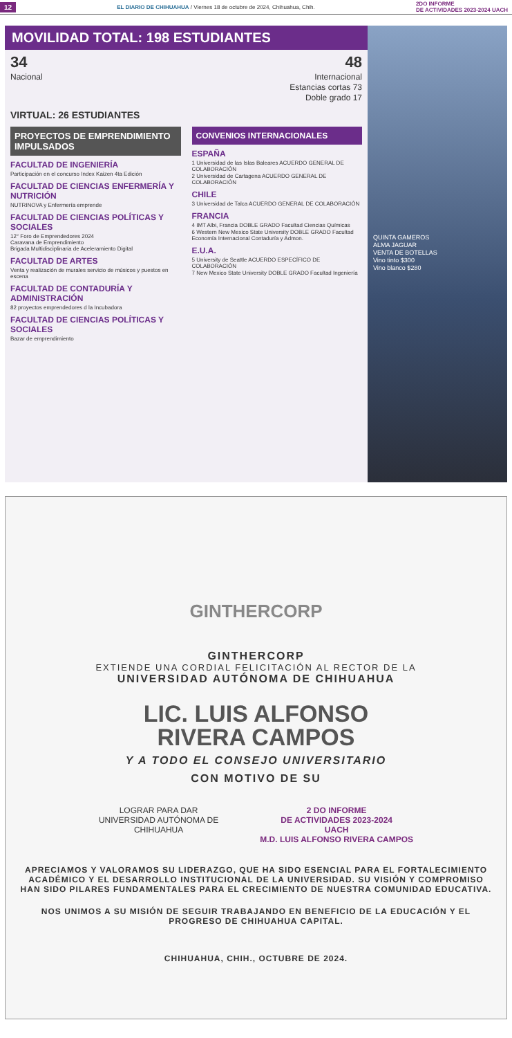12 EL DIARIO DE CHIHUAHUA / Viernes 18 de octubre de 2024, Chihuahua, Chih. 2DO INFORME
DE ACTIVIDADES 2023-2024 UACH
MOVILIDAD TOTAL: 198 ESTUDIANTES
34
Nacional
VIRTUAL: 26 ESTUDIANTES
48
Internacional
Estancias cortas 73
Doble grado 17
PROYECTOS DE EMPRENDIMIENTO IMPULSADOS
FACULTAD DE INGENIERÍA
Participación en el concurso Index Kaizen 4ta Edición
FACULTAD DE CIENCIAS ENFERMERÍA Y NUTRICIÓN
NUTRINOVA y Enfermería emprende
FACULTAD DE CIENCIAS POLÍTICAS Y SOCIALES
12° Foro de Emprendedores 2024
Caravana de Emprendimiento
Brigada Multidisciplinaria de Aceleramiento Digital
FACULTAD DE ARTES
Venta y realización de murales servicio de músicos y puestos en escena
FACULTAD DE CONTADURÍA Y ADMINISTRACIÓN
82 proyectos emprendedores d la Incubadora
FACULTAD DE CIENCIAS POLÍTICAS Y SOCIALES
Bazar de emprendimiento
CONVENIOS INTERNACIONALES
ESPAÑA
1 Universidad de las Islas Baleares ACUERDO GENERAL DE COLABORACIÓN
2 Universidad de Cartagena ACUERDO GENERAL DE COLABORACIÓN
CHILE
3 Universidad de Talca ACUERDO GENERAL DE COLABORACIÓN
FRANCIA
4 IMT Albi, Francia DOBLE GRADO Facultad Ciencias Químicas
6 Western New Mexico State University DOBLE GRADO Facultad Economía Internacional Contaduría y Admon.
E.U.A.
5 University de Seattle ACUERDO ESPECÍFICO DE COLABORACIÓN
7 New Mexico State University DOBLE GRADO Facultad Ingeniería
QUINTA GAMEROS
ALMA JAGUAR
VENTA DE BOTELLAS
Vino tinto $300
Vino blanco $280
GINTHERCORP
GINTHERCORP
EXTIENDE UNA CORDIAL FELICITACIÓN AL RECTOR DE LA
UNIVERSIDAD AUTÓNOMA DE CHIHUAHUA
LIC. LUIS ALFONSO
RIVERA CAMPOS
Y A TODO EL CONSEJO UNIVERSITARIO
CON MOTIVO DE SU
LOGRAR PARA DAR
UNIVERSIDAD AUTÓNOMA DE
CHIHUAHUA
2 DO INFORME
DE ACTIVIDADES 2023-2024
UACH
M.D. LUIS ALFONSO RIVERA CAMPOS
APRECIAMOS Y VALORAMOS SU LIDERAZGO, QUE HA SIDO ESENCIAL PARA EL FORTALECIMIENTO ACADÉMICO Y EL DESARROLLO INSTITUCIONAL DE LA UNIVERSIDAD. SU VISIÓN Y COMPROMISO HAN SIDO PILARES FUNDAMENTALES PARA EL CRECIMIENTO DE NUESTRA COMUNIDAD EDUCATIVA.
NOS UNIMOS A SU MISIÓN DE SEGUIR TRABAJANDO EN BENEFICIO DE LA EDUCACIÓN Y EL PROGRESO DE CHIHUAHUA CAPITAL.
CHIHUAHUA, CHIH., OCTUBRE DE 2024.